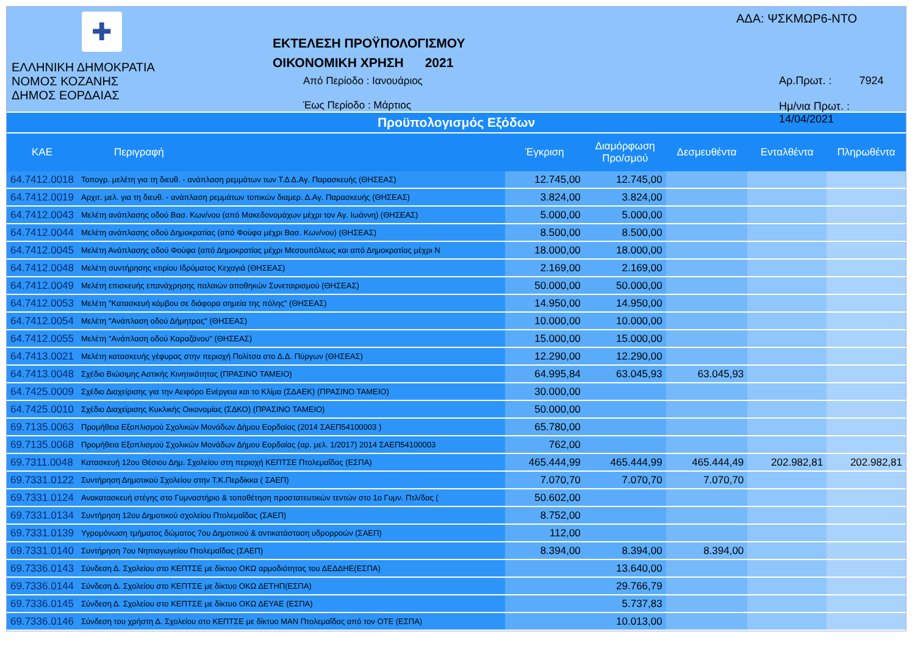✚
ΕΛΛΗΝΙΚΗ ΔΗΜΟΚΡΑΤΙΑ
ΝΟΜΟΣ ΚΟΖΑΝΗΣ
ΔΗΜΟΣ ΕΟΡΔΑΙΑΣ
ΕΚΤΕΛΕΣΗ ΠΡΟΫΠΟΛΟΓΙΣΜΟΥ
ΟΙΚΟΝΟΜΙΚΗ ΧΡΗΣΗ 2021
Από Περίοδο : Ιανουάριος
Έως Περίοδο : Μάρτιος
ΑΔΑ: ΨΣΚΜΩΡ6-ΝΤΟ
Αρ.Πρωτ. : 7924
Ημ/νια Πρωτ. : 14/04/2021
Προϋπολογισμός Εξόδων
| ΚΑΕ | Περιγραφή | Έγκριση | Διαμόρφωση Προ/σμού | Δεσμευθέντα | Ενταλθέντα | Πληρωθέντα |
| --- | --- | --- | --- | --- | --- | --- |
| 64.7412.0018 | Τοπογρ. μελέτη για τη διευθ. - ανάπλαση ρεμμάτων των Τ.Δ Δ.Αγ. Παρασκευής (ΘΗΣΕΑΣ) | 12.745,00 | 12.745,00 | | | |
| 64.7412.0019 | Αρχιτ. μελ. για τη διευθ. - ανάπλαση ρεμμάτων τοπικών διαμερ. Δ.Αγ. Παρασκευής (ΘΗΣΕΑΣ) | 3.824,00 | 3.824,00 | | | |
| 64.7412.0043 | Μελέτη ανάπλασης οδού Βασ. Κων/νου (από Μακεδονομάχων μέχρι τον Αγ. Ιωάννη) (ΘΗΣΕΑΣ) | 5.000,00 | 5.000,00 | | | |
| 64.7412.0044 | Μελέτη ανάπλασης οδού Δημοκρατίας (από Φούφα μέχρι Βασ. Κων/νου) (ΘΗΣΕΑΣ) | 8.500,00 | 8.500,00 | | | |
| 64.7412.0045 | Μελέτη Ανάπλασης οδού Φούφα (από Δημοκρατίας μέχρι Μεσουπόλεως και από Δημοκρατίας μέχρι Ν | 18.000,00 | 18.000,00 | | | |
| 64.7412.0048 | Μελέτη συντήρησης κτιρίου Ιδρύματος Κεχαγιά (ΘΗΣΕΑΣ) | 2.169,00 | 2.169,00 | | | |
| 64.7412.0049 | Μελέτη επισκευής επανάχρησης παλαιών αποθηκών Συνεταιρισμού (ΘΗΣΕΑΣ) | 50.000,00 | 50.000,00 | | | |
| 64.7412.0053 | Μελέτη "Κατασκευή κόμβου σε διάφορα σημεία της πόλης" (ΘΗΣΕΑΣ) | 14.950,00 | 14.950,00 | | | |
| 64.7412.0054 | Μελέτη "Ανάπλαση οδού Δήμητρας" (ΘΗΣΕΑΣ) | 10.000,00 | 10.000,00 | | | |
| 64.7412.0055 | Μελέτη "Ανάπλαση οδού Καραζάνου" (ΘΗΣΕΑΣ) | 15.000,00 | 15.000,00 | | | |
| 64.7413.0021 | Μελέτη κατασκευής γέφυρας στην περιοχή Πολίτσα στο Δ.Δ. Πύργων (ΘΗΣΕΑΣ) | 12.290,00 | 12.290,00 | | | |
| 64.7413.0048 | Σχέδιο Βιώσιμης Αστικής Κινητικότητας (ΠΡΑΣΙΝΟ ΤΑΜΕΙΟ) | 64.995,84 | 63.045,93 | 63.045,93 | | |
| 64.7425.0009 | Σχέδιο Διαχείρισης για την Αειφόρο Ενέργεια και το Κλίμα (ΣΔΑΕΚ) (ΠΡΑΣΙΝΟ ΤΑΜΕΙΟ) | 30.000,00 | | | | |
| 64.7425.0010 | Σχέδιο Διαχείρισης Κυκλικής Οικονομίας (ΣΔΚΟ) (ΠΡΑΣΙΝΟ ΤΑΜΕΙΟ) | 50.000,00 | | | | |
| 69.7135.0063 | Προμήθεια Εξοπλισμού Σχολικών Μονάδων Δήμου Εορδαίας (2014 ΣΑΕΠ54100003 ) | 65.780,00 | | | | |
| 69.7135.0068 | Προμήθεια Εξοπλισμού Σχολικών Μονάδων Δήμου Εορδαίας (αρ. μελ. 1/2017) 2014 ΣΑΕΠ54100003 | 762,00 | | | | |
| 69.7311.0048 | Κατασκευή 12ου Θέσιου Δημ. Σχολείου στη περιοχή ΚΕΠΤΣΕ Πτολεμαΐδας (ΕΣΠΑ) | 465.444,99 | 465.444,99 | 465.444,49 | 202.982,81 | 202.982,81 |
| 69.7331.0122 | Συντήρηση Δημοτικού Σχολείου στην Τ.Κ.Περδίκκα ( ΣΑΕΠ) | 7.070,70 | 7.070,70 | 7.070,70 | | |
| 69.7331.0124 | Ανακατασκευή στέγης στο Γυμναστήριο & τοποθέτηση προστατευτικών τεντών στο 1ο Γυμν. Πτλ/δας ( | 50.602,00 | | | | |
| 69.7331.0134 | Συντήρηση 12ου Δημοτικού σχολείου Πτολεμαΐδας (ΣΑΕΠ) | 8.752,00 | | | | |
| 69.7331.0139 | Υγρομόνωση τμήματος δώματος 7ου Δημοτικού & αντικατάσταση υδρορροών (ΣΑΕΠ) | 112,00 | | | | |
| 69.7331.0140 | Συντήρηση 7ου Νηπιαγωγείου Πτολεμαΐδας (ΣΑΕΠ) | 8.394,00 | 8.394,00 | 8.394,00 | | |
| 69.7336.0143 | Σύνδεση Δ. Σχολείου στο ΚΕΠΤΣΕ με δίκτυο ΟΚΩ αρμοδιότητας του ΔΕΔΔΗΕ(ΕΣΠΑ) | | 13.640,00 | | | |
| 69.7336.0144 | Σύνδεση Δ. Σχολείου στο ΚΕΠΤΣΕ με δίκτυο ΟΚΩ ΔΕΤΗΠ(ΕΣΠΑ) | | 29.766,79 | | | |
| 69.7336.0145 | Σύνδεση Δ. Σχολείου στο ΚΕΠΤΣΕ με δίκτυο ΟΚΩ ΔΕΥΑΕ (ΕΣΠΑ) | | 5.737,83 | | | |
| 69.7336.0146 | Σύνδεση του χρήστη Δ. Σχολείου στο ΚΕΠΤΣΕ με δίκτυο ΜΑΝ Πτολεμαΐδας από τον ΟΤΕ (ΕΣΠΑ) | | 10.013,00 | | | |